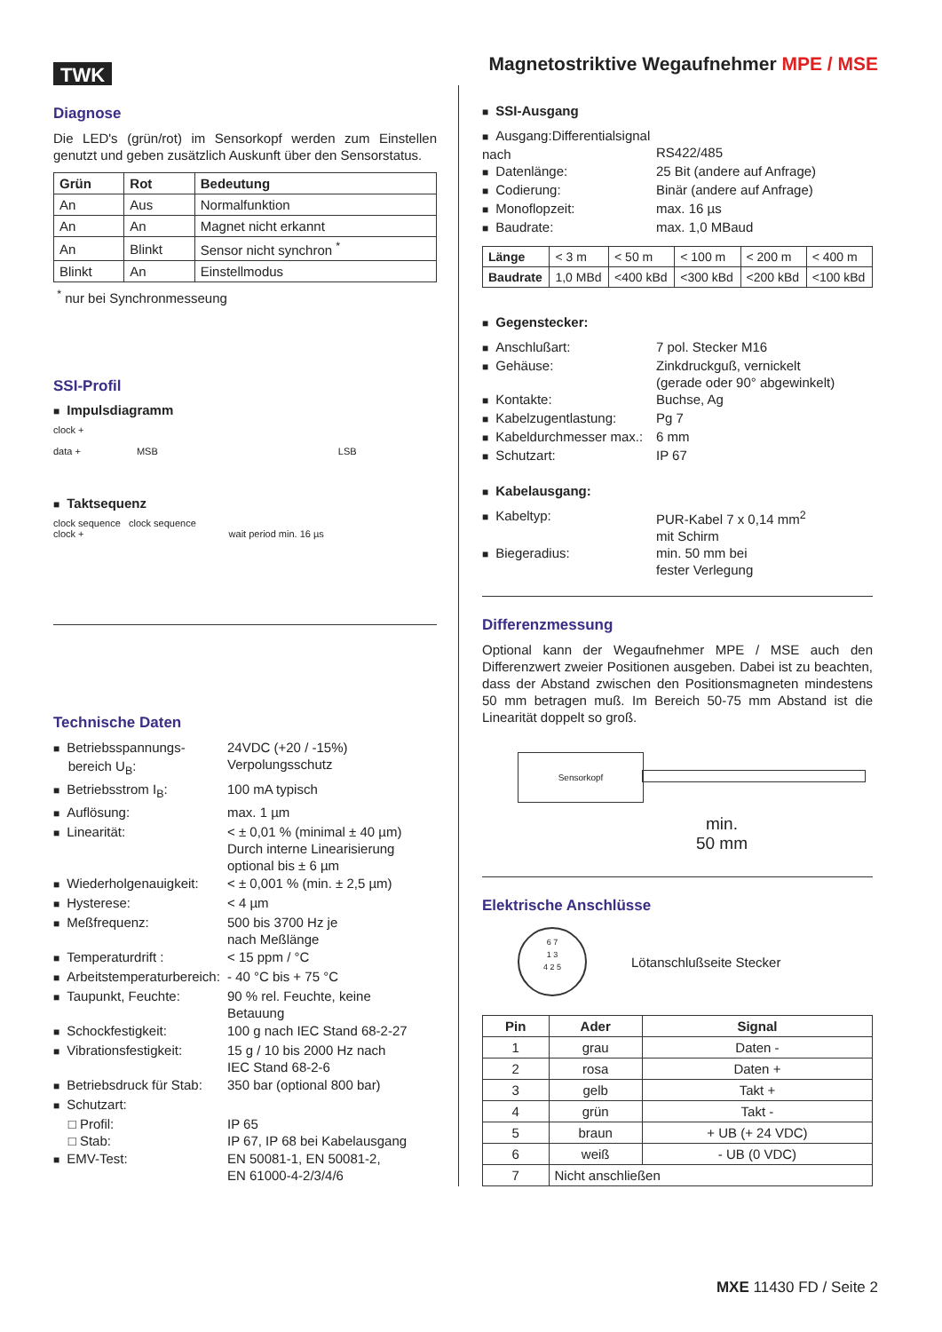TWK
Magnetostriktive Wegaufnehmer MPE / MSE
Diagnose
Die LED's (grün/rot) im Sensorkopf werden zum Einstellen genutzt und geben zusätzlich Auskunft über den Sensorstatus.
| Grün | Rot | Bedeutung |
| --- | --- | --- |
| An | Aus | Normalfunktion |
| An | An | Magnet nicht erkannt |
| An | Blinkt | Sensor nicht synchron <sup>*</sup> |
| Blinkt | An | Einstellmodus |
<sup>*</sup> nur bei Synchronmesseung
SSI-Profil
■ Impulsdiagramm
clock +
data + MSB LSB
■ Taktsequenz
clock sequence clock sequence
clock + wait period min. 16 µs
Technische Daten
■ Betriebsspannungs-
bereich U<sub>B</sub>:
24VDC (+20 / -15%)
Verpolungsschutz
■ Betriebsstrom I<sub>B</sub>:
100 mA typisch
■ Auflösung:
max. 1 µm
■ Linearität:
< ± 0,01 % (minimal ± 40 µm)
Durch interne Linearisierung
optional bis ± 6 µm
■ Wiederholgenauigkeit:
< ± 0,001 % (min. ± 2,5 µm)
■ Hysterese:
< 4 µm
■ Meßfrequenz:
500 bis 3700 Hz je
nach Meßlänge
■ Temperaturdrift :
< 15 ppm / °C
■ Arbeitstemperaturbereich:
- 40 °C bis + 75 °C
■ Taupunkt, Feuchte:
90 % rel. Feuchte, keine
Betauung
■ Schockfestigkeit:
100 g nach IEC Stand 68-2-27
■ Vibrationsfestigkeit:
15 g / 10 bis 2000 Hz nach
IEC Stand 68-2-6
■ Betriebsdruck für Stab:
350 bar (optional 800 bar)
■ Schutzart:
□ Profil:
□ Stab:
IP 65
IP 67, IP 68 bei Kabelausgang
■ EMV-Test:
EN 50081-1, EN 50081-2,
EN 61000-4-2/3/4/6
■ SSI-Ausgang
■ Ausgang:Differentialsignal nach
RS422/485
■ Datenlänge:
25 Bit (andere auf Anfrage)
■ Codierung:
Binär (andere auf Anfrage)
■ Monoflopzeit:
max. 16 µs
■ Baudrate:
max. 1,0 MBaud
| Länge | < 3 m | < 50 m | < 100 m | < 200 m | < 400 m |
| Baudrate | 1,0 MBd | <400 kBd | <300 kBd | <200 kBd | <100 kBd |
■ Gegenstecker:
■ Anschlußart:
7 pol. Stecker M16
■ Gehäuse:
Zinkdruckguß, vernickelt
(gerade oder 90° abgewinkelt)
■ Kontakte:
Buchse, Ag
■ Kabelzugentlastung:
Pg 7
■ Kabeldurchmesser max.:
6 mm
■ Schutzart:
IP 67
■ Kabelausgang:
■ Kabeltyp:
PUR-Kabel 7 x 0,14 mm<sup>2</sup>
mit Schirm
■ Biegeradius:
min. 50 mm bei
fester Verlegung
Differenzmessung
Optional kann der Wegaufnehmer MPE / MSE auch den Differenzwert zweier Positionen ausgeben. Dabei ist zu beachten, dass der Abstand zwischen den Positionsmagneten mindestens 50 mm betragen muß. Im Bereich 50-75 mm Abstand ist die Linearität doppelt so groß.
Sensorkopf
min.
50 mm
Elektrische Anschlüsse
6 7
1 3
4 2 5
Lötanschlußseite Stecker
| Pin | Ader | Signal |
| --- | --- | --- |
| 1 | grau | Daten - |
| 2 | rosa | Daten + |
| 3 | gelb | Takt + |
| 4 | grün | Takt - |
| 5 | braun | + UB (+ 24 VDC) |
| 6 | weiß | - UB (0 VDC) |
| 7 | Nicht anschließen | |
MXE 11430 FD / Seite 2